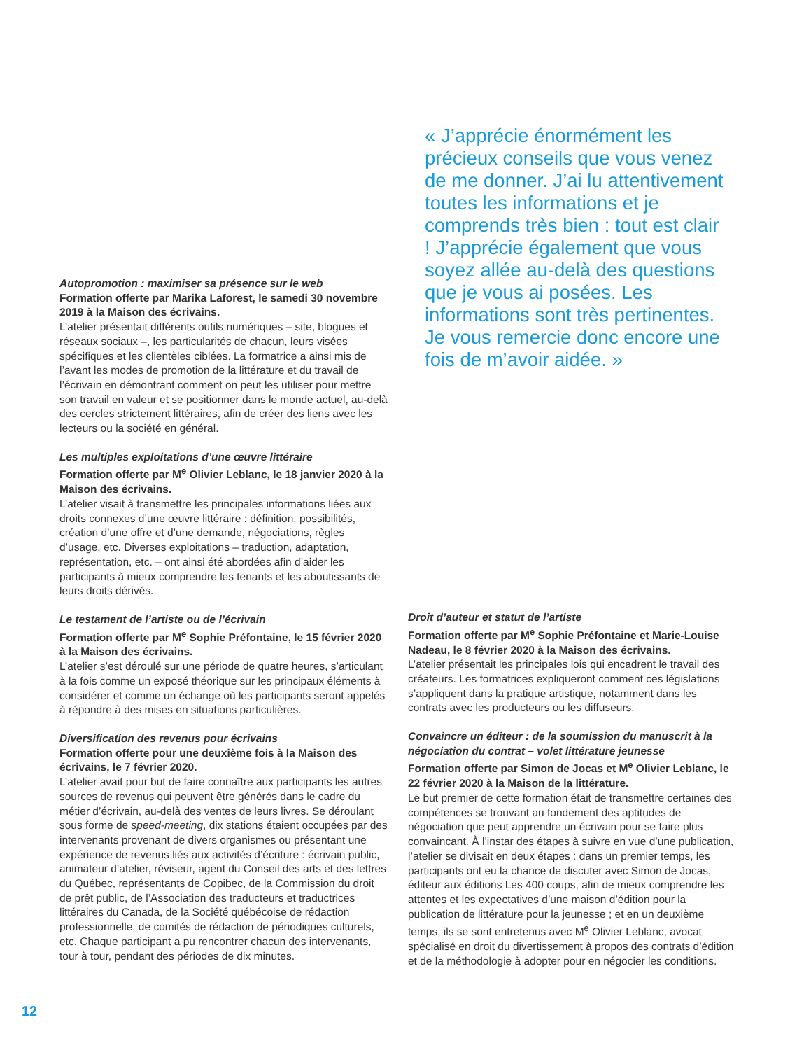« J’apprécie énormément les précieux conseils que vous venez de me donner. J’ai lu attentivement toutes les informations et je comprends très bien : tout est clair ! J’apprécie également que vous soyez allée au-delà des questions que je vous ai posées. Les informations sont très pertinentes. Je vous remercie donc encore une fois de m’avoir aidée. »
Autopromotion : maximiser sa présence sur le web
Formation offerte par Marika Laforest, le samedi 30 novembre 2019 à la Maison des écrivains.
L’atelier présentait différents outils numériques – site, blogues et réseaux sociaux –, les particularités de chacun, leurs visées spécifiques et les clientèles ciblées. La formatrice a ainsi mis de l’avant les modes de promotion de la littérature et du travail de l’écrivain en démontrant comment on peut les utiliser pour mettre son travail en valeur et se positionner dans le monde actuel, au-delà des cercles strictement littéraires, afin de créer des liens avec les lecteurs ou la société en général.
Les multiples exploitations d’une œuvre littéraire
Formation offerte par M<sup>e</sup> Olivier Leblanc, le 18 janvier 2020 à la Maison des écrivains.
L’atelier visait à transmettre les principales informations liées aux droits connexes d’une œuvre littéraire : définition, possibilités, création d’une offre et d’une demande, négociations, règles d’usage, etc. Diverses exploitations – traduction, adaptation, représentation, etc. – ont ainsi été abordées afin d’aider les participants à mieux comprendre les tenants et les aboutissants de leurs droits dérivés.
Le testament de l’artiste ou de l’écrivain
Formation offerte par M<sup>e</sup> Sophie Préfontaine, le 15 février 2020 à la Maison des écrivains.
L’atelier s’est déroulé sur une période de quatre heures, s’articulant à la fois comme un exposé théorique sur les principaux éléments à considérer et comme un échange où les participants seront appelés à répondre à des mises en situations particulières.
Diversification des revenus pour écrivains
Formation offerte pour une deuxième fois à la Maison des écrivains, le 7 février 2020.
L’atelier avait pour but de faire connaître aux participants les autres sources de revenus qui peuvent être générés dans le cadre du métier d’écrivain, au-delà des ventes de leurs livres. Se déroulant sous forme de speed-meeting, dix stations étaient occupées par des intervenants provenant de divers organismes ou présentant une expérience de revenus liés aux activités d’écriture : écrivain public, animateur d’atelier, réviseur, agent du Conseil des arts et des lettres du Québec, représentants de Copibec, de la Commission du droit de prêt public, de l’Association des traducteurs et traductrices littéraires du Canada, de la Société québécoise de rédaction professionnelle, de comités de rédaction de périodiques culturels, etc. Chaque participant a pu rencontrer chacun des intervenants, tour à tour, pendant des périodes de dix minutes.
Droit d’auteur et statut de l’artiste
Formation offerte par M<sup>e</sup> Sophie Préfontaine et Marie-Louise Nadeau, le 8 février 2020 à la Maison des écrivains.
L’atelier présentait les principales lois qui encadrent le travail des créateurs. Les formatrices expliqueront comment ces législations s’appliquent dans la pratique artistique, notamment dans les contrats avec les producteurs ou les diffuseurs.
Convaincre un éditeur : de la soumission du manuscrit à la négociation du contrat – volet littérature jeunesse
Formation offerte par Simon de Jocas et M<sup>e</sup> Olivier Leblanc, le 22 février 2020 à la Maison de la littérature.
Le but premier de cette formation était de transmettre certaines des compétences se trouvant au fondement des aptitudes de négociation que peut apprendre un écrivain pour se faire plus convaincant. À l’instar des étapes à suivre en vue d’une publication, l’atelier se divisait en deux étapes : dans un premier temps, les participants ont eu la chance de discuter avec Simon de Jocas, éditeur aux éditions Les 400 coups, afin de mieux comprendre les attentes et les expectatives d’une maison d’édition pour la publication de littérature pour la jeunesse ; et en un deuxième temps, ils se sont entretenus avec M<sup>e</sup> Olivier Leblanc, avocat spécialisé en droit du divertissement à propos des contrats d’édition et de la méthodologie à adopter pour en négocier les conditions.
12